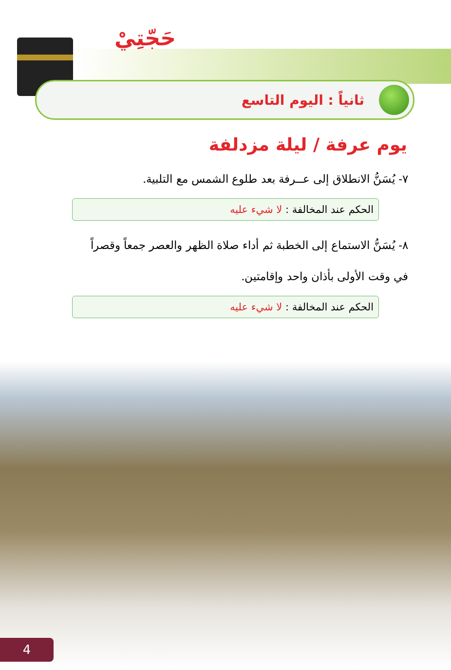حَجّتِيْ
ثانياً : اليوم التاسع
يوم عرفة / ليلة مزدلفة
٧- يُسَنُّ الانطلاق إلى عــرفة بعد طلوع الشمس مع التلبية.
الحكم عند المخالفة : لا شيء عليه
٨- يُسَنُّ الاستماع إلى الخطبة ثم أداء صلاة الظهر والعصر جمعاً وقصراً في وقت الأولى بأذان واحد وإقامتين.
الحكم عند المخالفة : لا شيء عليه
4